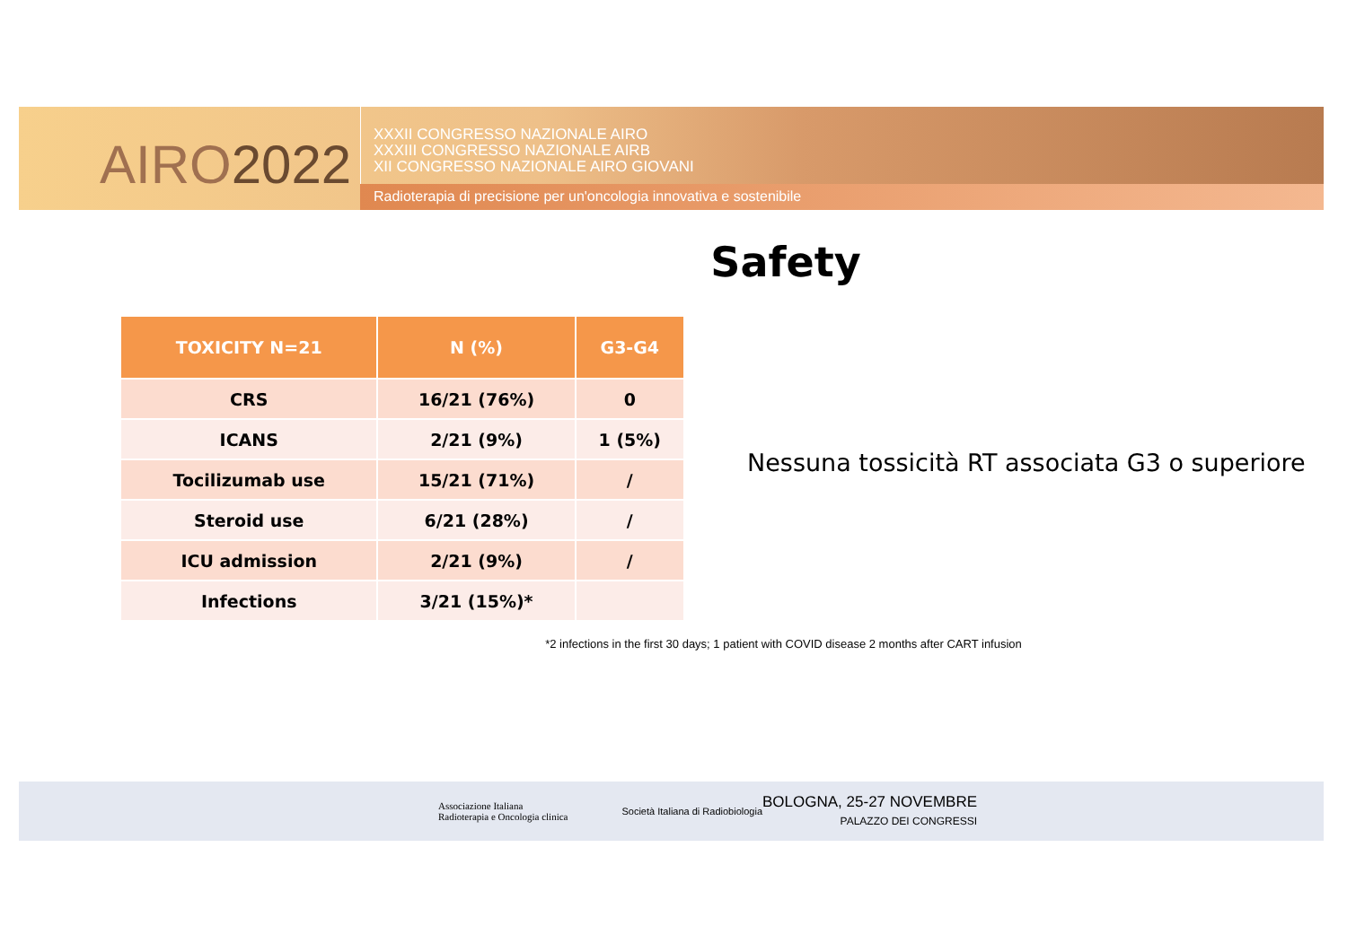AIRO2022
XXXII CONGRESSO NAZIONALE AIRO
XXXIII CONGRESSO NAZIONALE AIRB
XII CONGRESSO NAZIONALE AIRO GIOVANI
Radioterapia di precisione per un'oncologia innovativa e sostenibile
Safety
| TOXICITY N=21 | N (%) | G3-G4 |
| --- | --- | --- |
| CRS | 16/21 (76%) | 0 |
| ICANS | 2/21 (9%) | 1 (5%) |
| Tocilizumab use | 15/21 (71%) | / |
| Steroid use | 6/21 (28%) | / |
| ICU admission | 2/21 (9%) | / |
| Infections | 3/21 (15%)* | |
Nessuna tossicità RT associata G3 o superiore
*2 infections in the first 30 days; 1 patient with COVID disease 2 months after CART infusion
Associazione Italiana
Radioterapia e Oncologia clinica
Società Italiana di Radiobiologia
BOLOGNA, 25-27 NOVEMBRE
PALAZZO DEI CONGRESSI